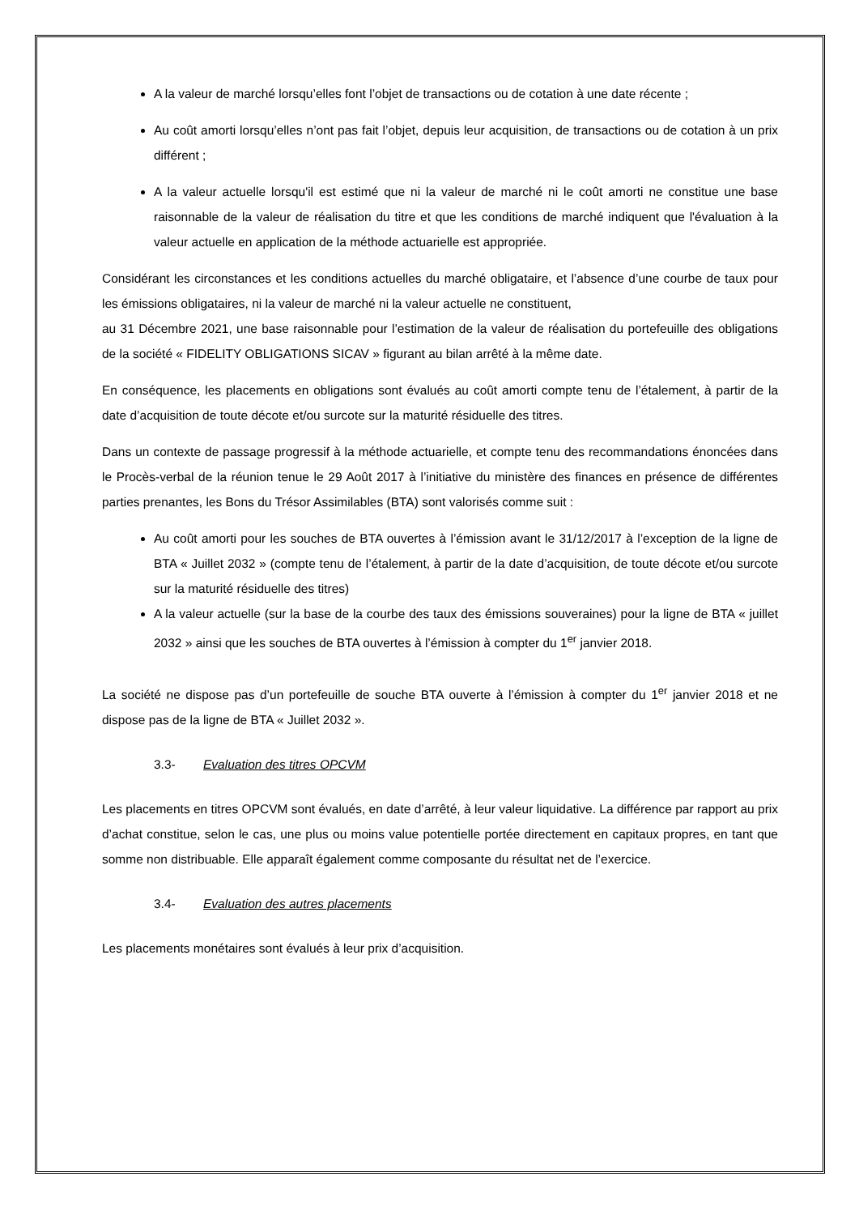A la valeur de marché lorsqu’elles font l’objet de transactions ou de cotation à une date récente ;
Au coût amorti lorsqu’elles n’ont pas fait l’objet, depuis leur acquisition, de transactions ou de cotation à un prix différent ;
A la valeur actuelle lorsqu'il est estimé que ni la valeur de marché ni le coût amorti ne constitue une base raisonnable de la valeur de réalisation du titre et que les conditions de marché indiquent que l'évaluation à la valeur actuelle en application de la méthode actuarielle est appropriée.
Considérant les circonstances et les conditions actuelles du marché obligataire, et l’absence d’une courbe de taux pour les émissions obligataires, ni la valeur de marché ni la valeur actuelle ne constituent,
au 31 Décembre 2021, une base raisonnable pour l’estimation de la valeur de réalisation du portefeuille des obligations de la société « FIDELITY OBLIGATIONS SICAV » figurant au bilan arrêté à la même date.
En conséquence, les placements en obligations sont évalués au coût amorti compte tenu de l’étalement, à partir de la date d’acquisition de toute décote et/ou surcote sur la maturité résiduelle des titres.
Dans un contexte de passage progressif à la méthode actuarielle, et compte tenu des recommandations énoncées dans le Procès-verbal de la réunion tenue le 29 Août 2017 à l’initiative du ministère des finances en présence de différentes parties prenantes, les Bons du Trésor Assimilables (BTA) sont valorisés comme suit :
Au coût amorti pour les souches de BTA ouvertes à l’émission avant le 31/12/2017 à l’exception de la ligne de BTA « Juillet 2032 » (compte tenu de l’étalement, à partir de la date d’acquisition, de toute décote et/ou surcote sur la maturité résiduelle des titres)
A la valeur actuelle (sur la base de la courbe des taux des émissions souveraines) pour la ligne de BTA « juillet 2032 » ainsi que les souches de BTA ouvertes à l’émission à compter du 1<sup>er</sup> janvier 2018.
La société ne dispose pas d’un portefeuille de souche BTA ouverte à l’émission à compter du 1<sup>er</sup> janvier 2018 et ne dispose pas de la ligne de BTA « Juillet 2032 ».
3.3- Evaluation des titres OPCVM
Les placements en titres OPCVM sont évalués, en date d’arrêté, à leur valeur liquidative. La différence par rapport au prix d’achat constitue, selon le cas, une plus ou moins value potentielle portée directement en capitaux propres, en tant que somme non distribuable. Elle apparaît également comme composante du résultat net de l’exercice.
3.4- Evaluation des autres placements
Les placements monétaires sont évalués à leur prix d’acquisition.